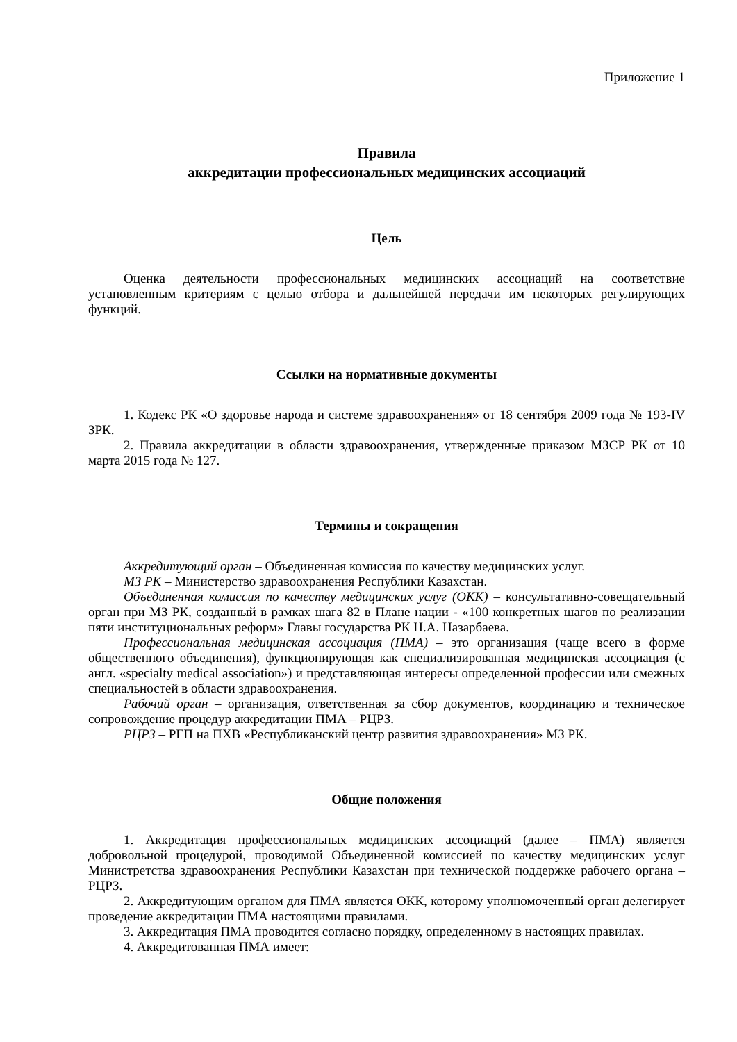Приложение 1
Правила
аккредитации профессиональных медицинских ассоциаций
Цель
Оценка деятельности профессиональных медицинских ассоциаций на соответствие установленным критериям с целью отбора и дальнейшей передачи им некоторых регулирующих функций.
Ссылки на нормативные документы
1. Кодекс РК «О здоровье народа и системе здравоохранения» от 18 сентября 2009 года № 193-IV ЗРК.
2. Правила аккредитации в области здравоохранения, утвержденные приказом МЗСР РК от 10 марта 2015 года № 127.
Термины и сокращения
Аккредитующий орган – Объединенная комиссия по качеству медицинских услуг.
МЗ РК – Министерство здравоохранения Республики Казахстан.
Объединенная комиссия по качеству медицинских услуг (ОКК) – консультативно-совещательный орган при МЗ РК, созданный в рамках шага 82 в Плане нации - «100 конкретных шагов по реализации пяти институциональных реформ» Главы государства РК Н.А. Назарбаева.
Профессиональная медицинская ассоциация (ПМА) – это организация (чаще всего в форме общественного объединения), функционирующая как специализированная медицинская ассоциация (с англ. «specialty medical association») и представляющая интересы определенной профессии или смежных специальностей в области здравоохранения.
Рабочий орган – организация, ответственная за сбор документов, координацию и техническое сопровождение процедур аккредитации ПМА – РЦРЗ.
РЦРЗ – РГП на ПХВ «Республиканский центр развития здравоохранения» МЗ РК.
Общие положения
1. Аккредитация профессиональных медицинских ассоциаций (далее – ПМА) является добровольной процедурой, проводимой Объединенной комиссией по качеству медицинских услуг Министретства здравоохранения Республики Казахстан при технической поддержке рабочего органа – РЦРЗ.
2. Аккредитующим органом для ПМА является ОКК, которому уполномоченный орган делегирует проведение аккредитации ПМА настоящими правилами.
3. Аккредитация ПМА проводится согласно порядку, определенному в настоящих правилах.
4. Аккредитованная ПМА имеет: